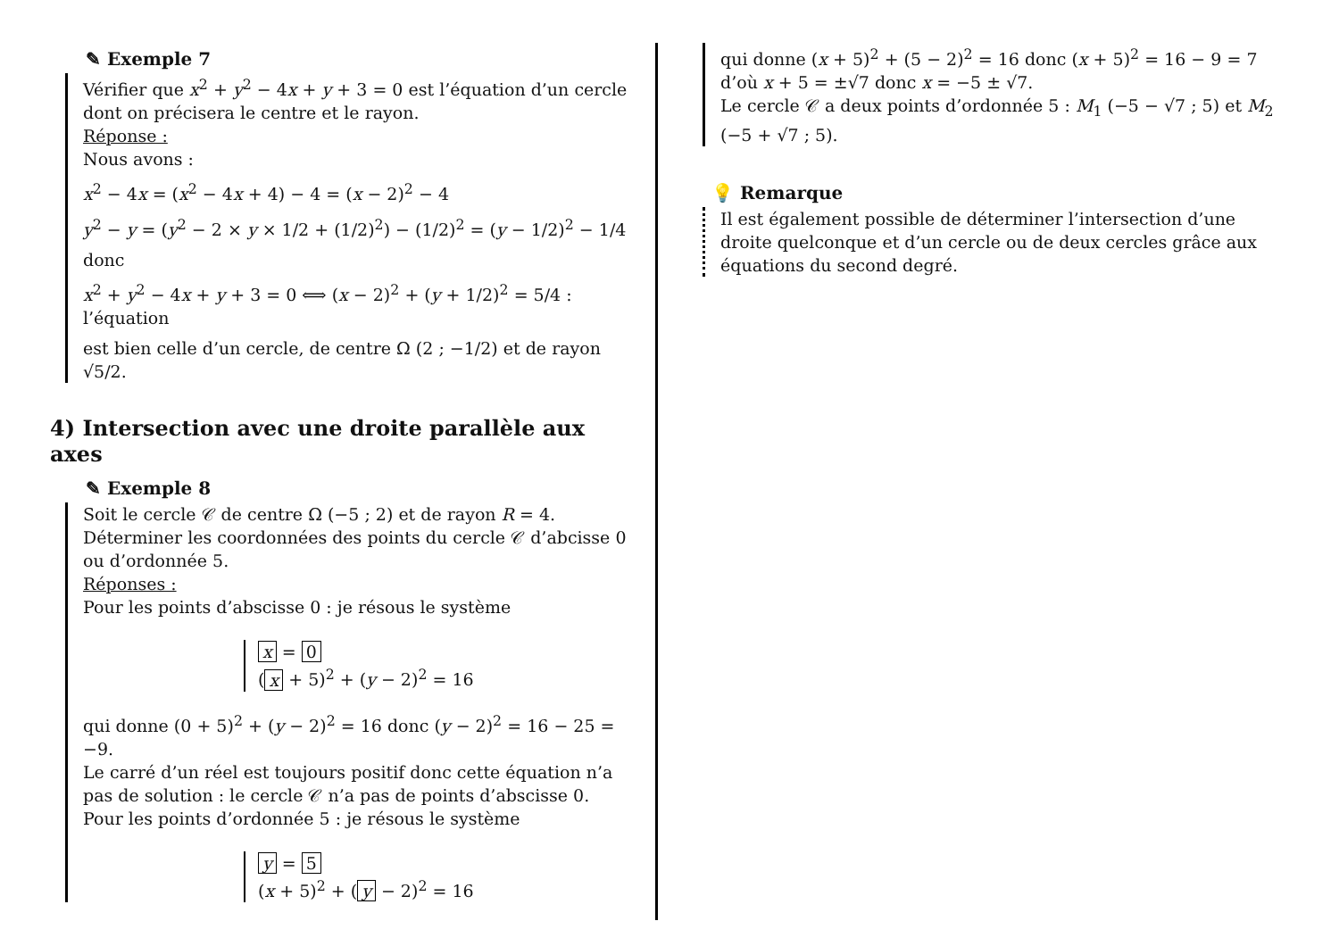✎ Exemple 7
Vérifier que x<sup>2</sup> + y<sup>2</sup> − 4x + y + 3 = 0 est l’équation d’un cercle dont on précisera le centre et le rayon.
Réponse :
Nous avons :
x<sup>2</sup> − 4x = (x<sup>2</sup> − 4x + 4) − 4 = (x − 2)<sup>2</sup> − 4
y<sup>2</sup> − y = (y<sup>2</sup> − 2 × y × 1/2 + (1/2)<sup>2</sup>) − (1/2)<sup>2</sup> = (y − 1/2)<sup>2</sup> − 1/4
donc
x<sup>2</sup> + y<sup>2</sup> − 4x + y + 3 = 0 ⟺ (x − 2)<sup>2</sup> + (y + 1/2)<sup>2</sup> = 5/4 : l’équation
est bien celle d’un cercle, de centre Ω (2 ; −1/2) et de rayon √5/2.
4) Intersection avec une droite parallèle aux axes
✎ Exemple 8
Soit le cercle 𝒞 de centre Ω (−5 ; 2) et de rayon R = 4.
Déterminer les coordonnées des points du cercle 𝒞 d’abcisse 0 ou d’ordonnée 5.
Réponses :
Pour les points d’abscisse 0 : je résous le système
x = 0
(x + 5)<sup>2</sup> + (y − 2)<sup>2</sup> = 16
qui donne (0 + 5)<sup>2</sup> + (y − 2)<sup>2</sup> = 16 donc (y − 2)<sup>2</sup> = 16 − 25 = −9.
Le carré d’un réel est toujours positif donc cette équation n’a pas de solution : le cercle 𝒞 n’a pas de points d’abscisse 0.
Pour les points d’ordonnée 5 : je résous le système
y = 5
(x + 5)<sup>2</sup> + (y − 2)<sup>2</sup> = 16
qui donne (x + 5)<sup>2</sup> + (5 − 2)<sup>2</sup> = 16 donc (x + 5)<sup>2</sup> = 16 − 9 = 7 d’où x + 5 = ±√7 donc x = −5 ± √7.
Le cercle 𝒞 a deux points d’ordonnée 5 : M<sub>1</sub> (−5 − √7 ; 5) et M<sub>2</sub> (−5 + √7 ; 5).
💡 Remarque
Il est également possible de déterminer l’intersection d’une droite quelconque et d’un cercle ou de deux cercles grâce aux équations du second degré.